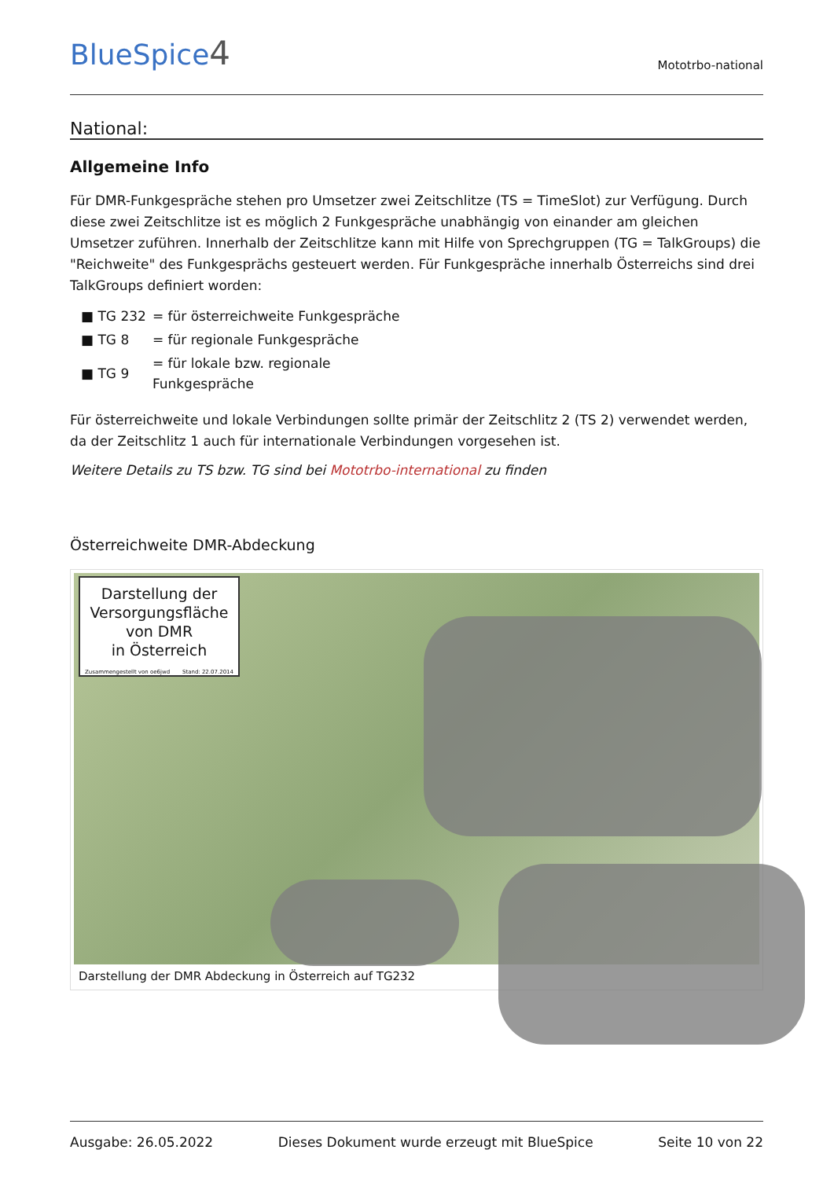BlueSpice4
Mototrbo-national
National:
Allgemeine Info
Für DMR-Funkgespräche stehen pro Umsetzer zwei Zeitschlitze (TS = TimeSlot) zur Verfügung. Durch diese zwei Zeitschlitze ist es möglich 2 Funkgespräche unabhängig von einander am gleichen Umsetzer zuführen. Innerhalb der Zeitschlitze kann mit Hilfe von Sprechgruppen (TG = TalkGroups) die "Reichweite" des Funkgesprächs gesteuert werden. Für Funkgespräche innerhalb Österreichs sind drei TalkGroups definiert worden:
| ■ TG 232 | = für österreichweite Funkgespräche |
| ■ TG 8 | = für regionale Funkgespräche |
| ■ TG 9 | = für lokale bzw. regionale Funkgespräche |
Für österreichweite und lokale Verbindungen sollte primär der Zeitschlitz 2 (TS 2) verwendet werden, da der Zeitschlitz 1 auch für internationale Verbindungen vorgesehen ist.
Weitere Details zu TS bzw. TG sind bei Mototrbo-international zu finden
Österreichweite DMR-Abdeckung
Darstellung der
Versorgungsfläche
von DMR
in Österreich
Zusammengestellt von oe6jwd Stand: 22.07.2014
Darstellung der DMR Abdeckung in Österreich auf TG232
Ausgabe: 26.05.2022 Dieses Dokument wurde erzeugt mit BlueSpice Seite 10 von 22